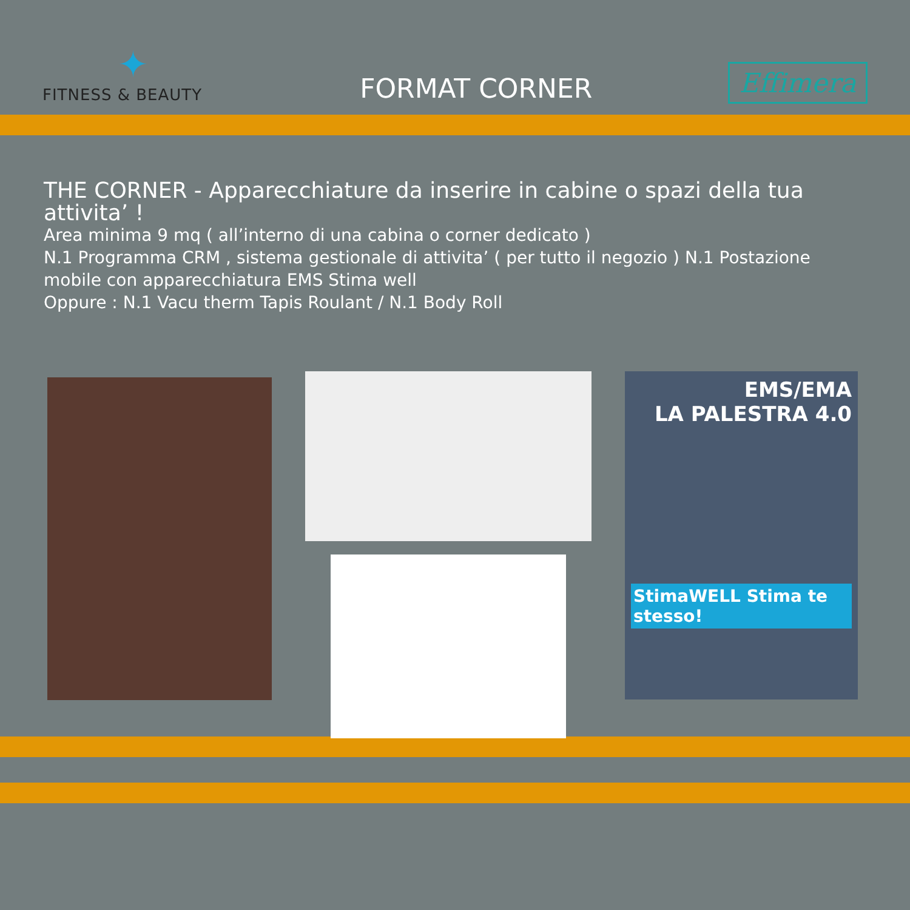✦
FITNESS & BEAUTY
FORMAT CORNER
Effimera
THE CORNER - Apparecchiature da inserire in cabine o spazi della tua attivita’ !
Area minima 9 mq ( all’interno di una cabina o corner dedicato )
N.1 Programma CRM , sistema gestionale di attivita’ ( per tutto il negozio ) N.1 Postazione mobile con apparecchiatura EMS Stima well
Oppure : N.1 Vacu therm Tapis Roulant / N.1 Body Roll
EMS/EMA
LA PALESTRA 4.0
StimaWELL Stima te stesso!